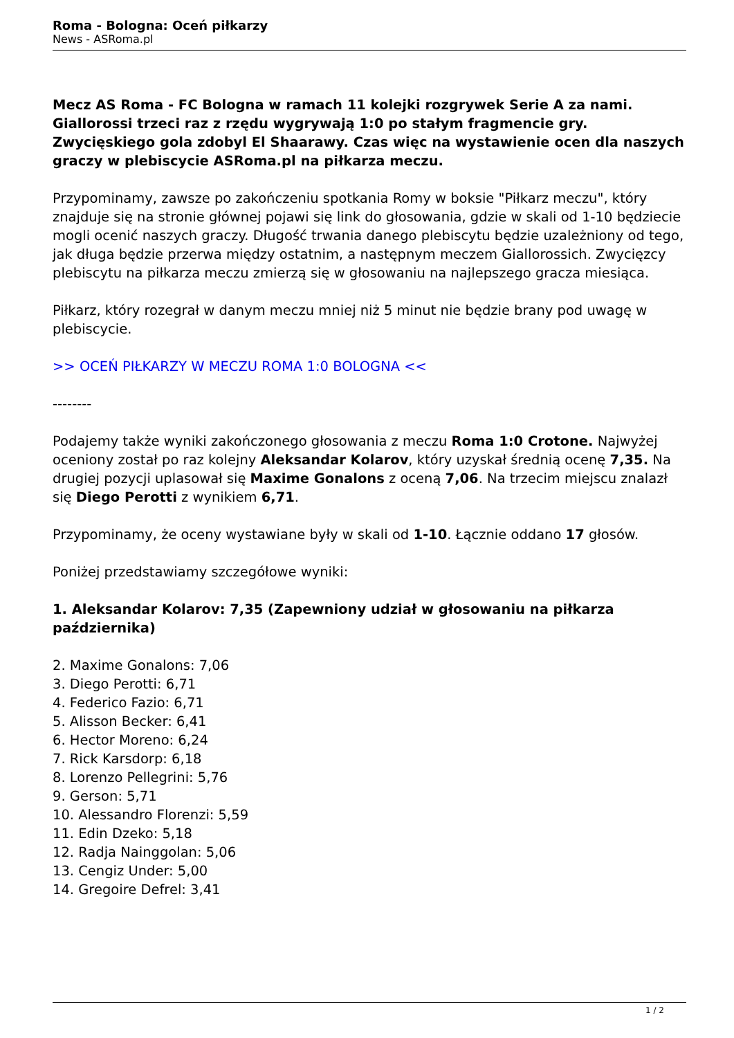Roma - Bologna: Oceń piłkarzy
News - ASRoma.pl
Mecz AS Roma - FC Bologna w ramach 11 kolejki rozgrywek Serie A za nami. Giallorossi trzeci raz z rzędu wygrywają 1:0 po stałym fragmencie gry. Zwycięskiego gola zdobyl El Shaarawy. Czas więc na wystawienie ocen dla naszych graczy w plebiscycie ASRoma.pl na piłkarza meczu.
Przypominamy, zawsze po zakończeniu spotkania Romy w boksie "Piłkarz meczu", który znajduje się na stronie głównej pojawi się link do głosowania, gdzie w skali od 1-10 będziecie mogli ocenić naszych graczy. Długość trwania danego plebiscytu będzie uzależniony od tego, jak długa będzie przerwa między ostatnim, a następnym meczem Giallorossich. Zwycięzcy plebiscytu na piłkarza meczu zmierzą się w głosowaniu na najlepszego gracza miesiąca.
Piłkarz, który rozegrał w danym meczu mniej niż 5 minut nie będzie brany pod uwagę w plebiscycie.
>> OCEŃ PIŁKARZY W MECZU ROMA 1:0 BOLOGNA <<
--------
Podajemy także wyniki zakończonego głosowania z meczu Roma 1:0 Crotone. Najwyżej oceniony został po raz kolejny Aleksandar Kolarov, który uzyskał średnią ocenę 7,35. Na drugiej pozycji uplasował się Maxime Gonalons z oceną 7,06. Na trzecim miejscu znalazł się Diego Perotti z wynikiem 6,71.
Przypominamy, że oceny wystawiane były w skali od 1-10. Łącznie oddano 17 głosów.
Poniżej przedstawiamy szczegółowe wyniki:
1. Aleksandar Kolarov: 7,35 (Zapewniony udział w głosowaniu na piłkarza października)
2. Maxime Gonalons: 7,06
3. Diego Perotti: 6,71
4. Federico Fazio: 6,71
5. Alisson Becker: 6,41
6. Hector Moreno: 6,24
7. Rick Karsdorp: 6,18
8. Lorenzo Pellegrini: 5,76
9. Gerson: 5,71
10. Alessandro Florenzi: 5,59
11. Edin Dzeko: 5,18
12. Radja Nainggolan: 5,06
13. Cengiz Under: 5,00
14. Gregoire Defrel: 3,41
1 / 2